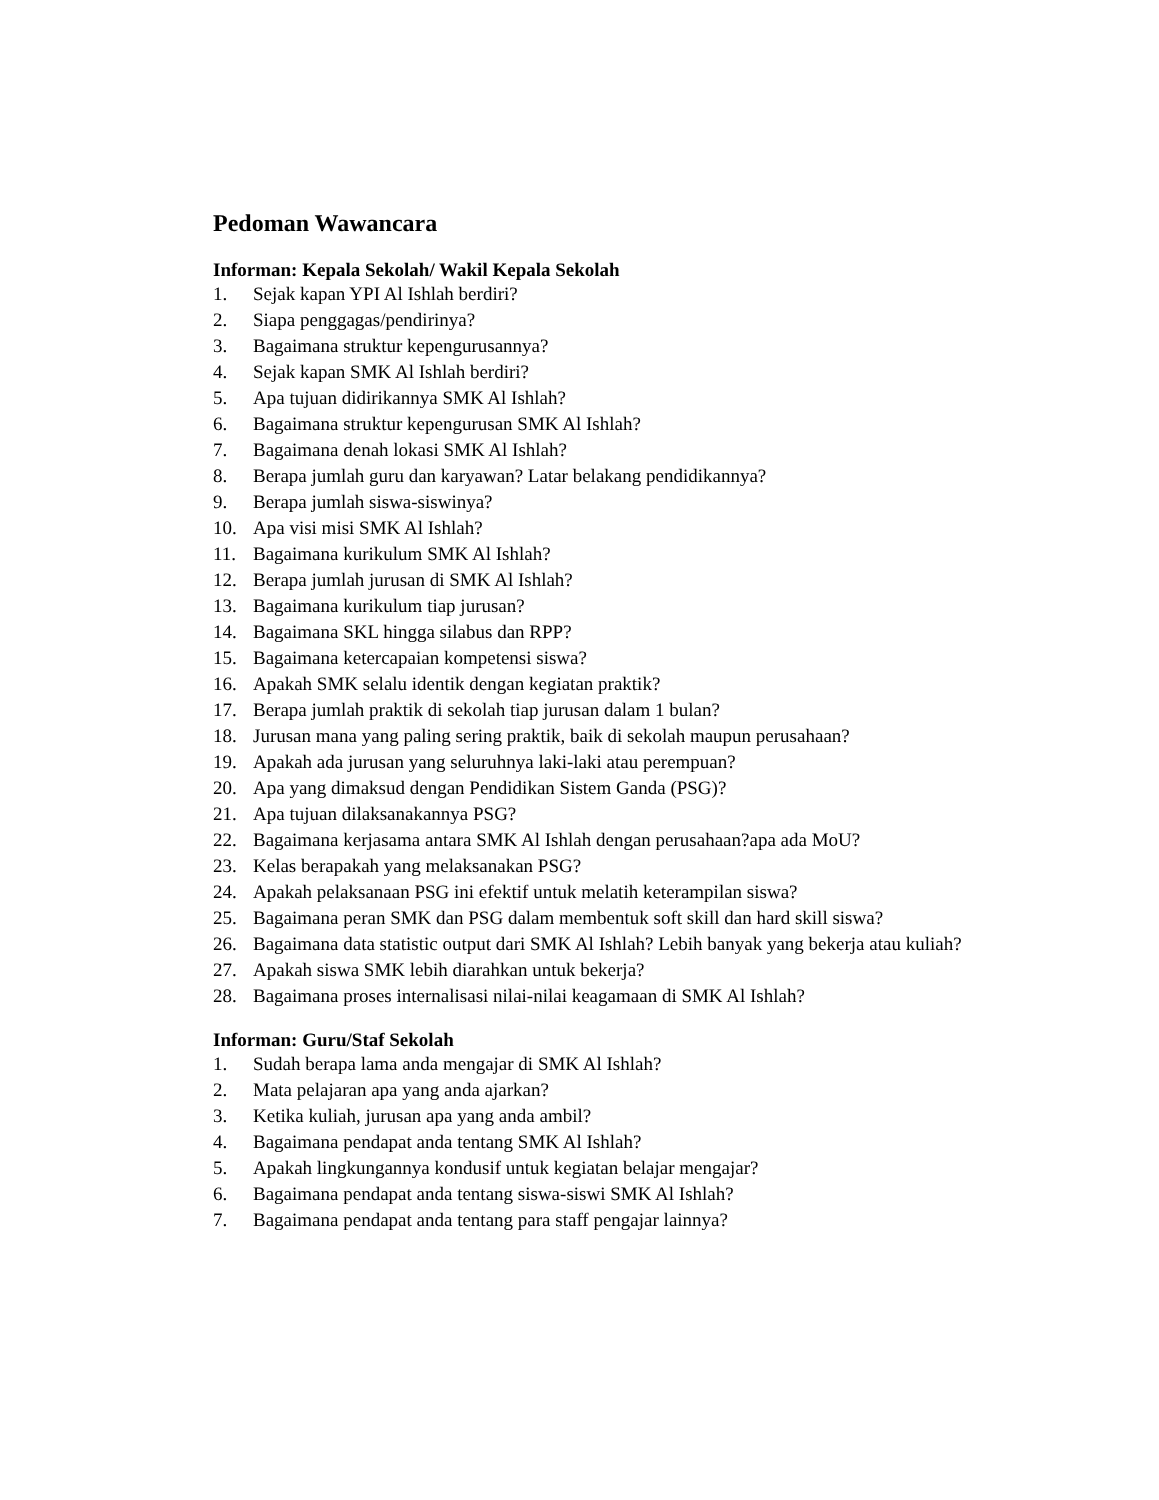Pedoman Wawancara
Informan: Kepala Sekolah/ Wakil Kepala Sekolah
1. Sejak kapan YPI Al Ishlah berdiri?
2. Siapa penggagas/pendirinya?
3. Bagaimana struktur kepengurusannya?
4. Sejak kapan SMK Al Ishlah berdiri?
5. Apa tujuan didirikannya SMK Al Ishlah?
6. Bagaimana struktur kepengurusan SMK Al Ishlah?
7. Bagaimana denah lokasi SMK Al Ishlah?
8. Berapa jumlah guru dan karyawan? Latar belakang pendidikannya?
9. Berapa jumlah siswa-siswinya?
10. Apa visi misi SMK Al Ishlah?
11. Bagaimana kurikulum SMK Al Ishlah?
12. Berapa jumlah jurusan di SMK Al Ishlah?
13. Bagaimana kurikulum tiap jurusan?
14. Bagaimana SKL hingga silabus dan RPP?
15. Bagaimana ketercapaian kompetensi siswa?
16. Apakah SMK selalu identik dengan kegiatan praktik?
17. Berapa jumlah praktik di sekolah tiap jurusan dalam 1 bulan?
18. Jurusan mana yang paling sering praktik, baik di sekolah maupun perusahaan?
19. Apakah ada jurusan yang seluruhnya laki-laki atau perempuan?
20. Apa yang dimaksud dengan Pendidikan Sistem Ganda (PSG)?
21. Apa tujuan dilaksanakannya PSG?
22. Bagaimana kerjasama antara SMK Al Ishlah dengan perusahaan?apa ada MoU?
23. Kelas berapakah yang melaksanakan PSG?
24. Apakah pelaksanaan PSG ini efektif untuk melatih keterampilan siswa?
25. Bagaimana peran SMK dan PSG dalam membentuk soft skill dan hard skill siswa?
26. Bagaimana data statistic output dari SMK Al Ishlah? Lebih banyak yang bekerja atau kuliah?
27. Apakah siswa SMK lebih diarahkan untuk bekerja?
28. Bagaimana proses internalisasi nilai-nilai keagamaan di SMK Al Ishlah?
Informan: Guru/Staf Sekolah
1. Sudah berapa lama anda mengajar di SMK Al Ishlah?
2. Mata pelajaran apa yang anda ajarkan?
3. Ketika kuliah, jurusan apa yang anda ambil?
4. Bagaimana pendapat anda tentang SMK Al Ishlah?
5. Apakah lingkungannya kondusif untuk kegiatan belajar mengajar?
6. Bagaimana pendapat anda tentang siswa-siswi SMK Al Ishlah?
7. Bagaimana pendapat anda tentang para staff pengajar lainnya?